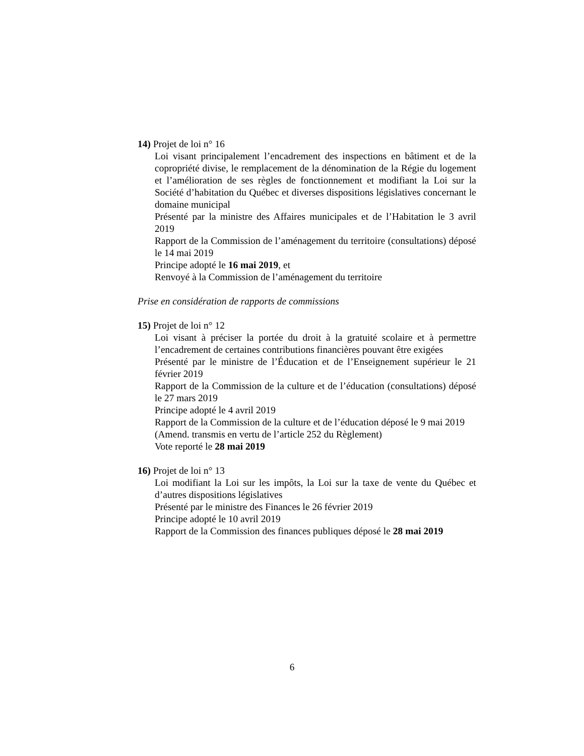14) Projet de loi n° 16
Loi visant principalement l’encadrement des inspections en bâtiment et de la copropriété divise, le remplacement de la dénomination de la Régie du logement et l’amélioration de ses règles de fonctionnement et modifiant la Loi sur la Société d’habitation du Québec et diverses dispositions législatives concernant le domaine municipal
Présenté par la ministre des Affaires municipales et de l’Habitation le 3 avril 2019
Rapport de la Commission de l’aménagement du territoire (consultations) déposé le 14 mai 2019
Principe adopté le 16 mai 2019, et
Renvoyé à la Commission de l’aménagement du territoire
Prise en considération de rapports de commissions
15) Projet de loi n° 12
Loi visant à préciser la portée du droit à la gratuité scolaire et à permettre l’encadrement de certaines contributions financières pouvant être exigées
Présenté par le ministre de l’Éducation et de l’Enseignement supérieur le 21 février 2019
Rapport de la Commission de la culture et de l’éducation (consultations) déposé le 27 mars 2019
Principe adopté le 4 avril 2019
Rapport de la Commission de la culture et de l’éducation déposé le 9 mai 2019
(Amend. transmis en vertu de l’article 252 du Règlement)
Vote reporté le 28 mai 2019
16) Projet de loi n° 13
Loi modifiant la Loi sur les impôts, la Loi sur la taxe de vente du Québec et d’autres dispositions législatives
Présenté par le ministre des Finances le 26 février 2019
Principe adopté le 10 avril 2019
Rapport de la Commission des finances publiques déposé le 28 mai 2019
6